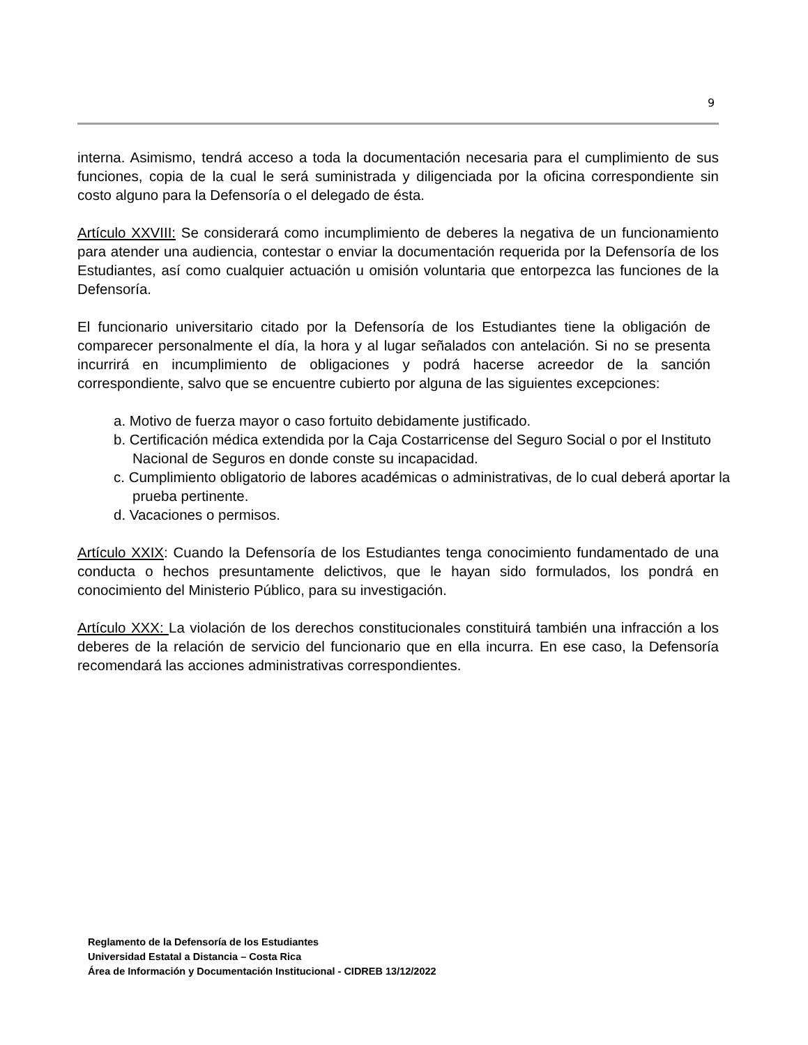9
interna. Asimismo, tendrá acceso a toda la documentación necesaria para el cumplimiento de sus funciones, copia de la cual le será suministrada y diligenciada por la oficina correspondiente sin costo alguno para la Defensoría o el delegado de ésta.
Artículo XXVIII: Se considerará como incumplimiento de deberes la negativa de un funcionamiento para atender una audiencia, contestar o enviar la documentación requerida por la Defensoría de los Estudiantes, así como cualquier actuación u omisión voluntaria que entorpezca las funciones de la Defensoría.
El funcionario universitario citado por la Defensoría de los Estudiantes tiene la obligación de comparecer personalmente el día, la hora y al lugar señalados con antelación. Si no se presenta incurrirá en incumplimiento de obligaciones y podrá hacerse acreedor de la sanción correspondiente, salvo que se encuentre cubierto por alguna de las siguientes excepciones:
a. Motivo de fuerza mayor o caso fortuito debidamente justificado.
b. Certificación médica extendida por la Caja Costarricense del Seguro Social o por el Instituto Nacional de Seguros en donde conste su incapacidad.
c. Cumplimiento obligatorio de labores académicas o administrativas, de lo cual deberá aportar la prueba pertinente.
d. Vacaciones o permisos.
Artículo XXIX: Cuando la Defensoría de los Estudiantes tenga conocimiento fundamentado de una conducta o hechos presuntamente delictivos, que le hayan sido formulados, los pondrá en conocimiento del Ministerio Público, para su investigación.
Artículo XXX: La violación de los derechos constitucionales constituirá también una infracción a los deberes de la relación de servicio del funcionario que en ella incurra. En ese caso, la Defensoría recomendará las acciones administrativas correspondientes.
Reglamento de la Defensoría de los Estudiantes
Universidad Estatal a Distancia – Costa Rica
Área de Información y Documentación Institucional - CIDREB 13/12/2022